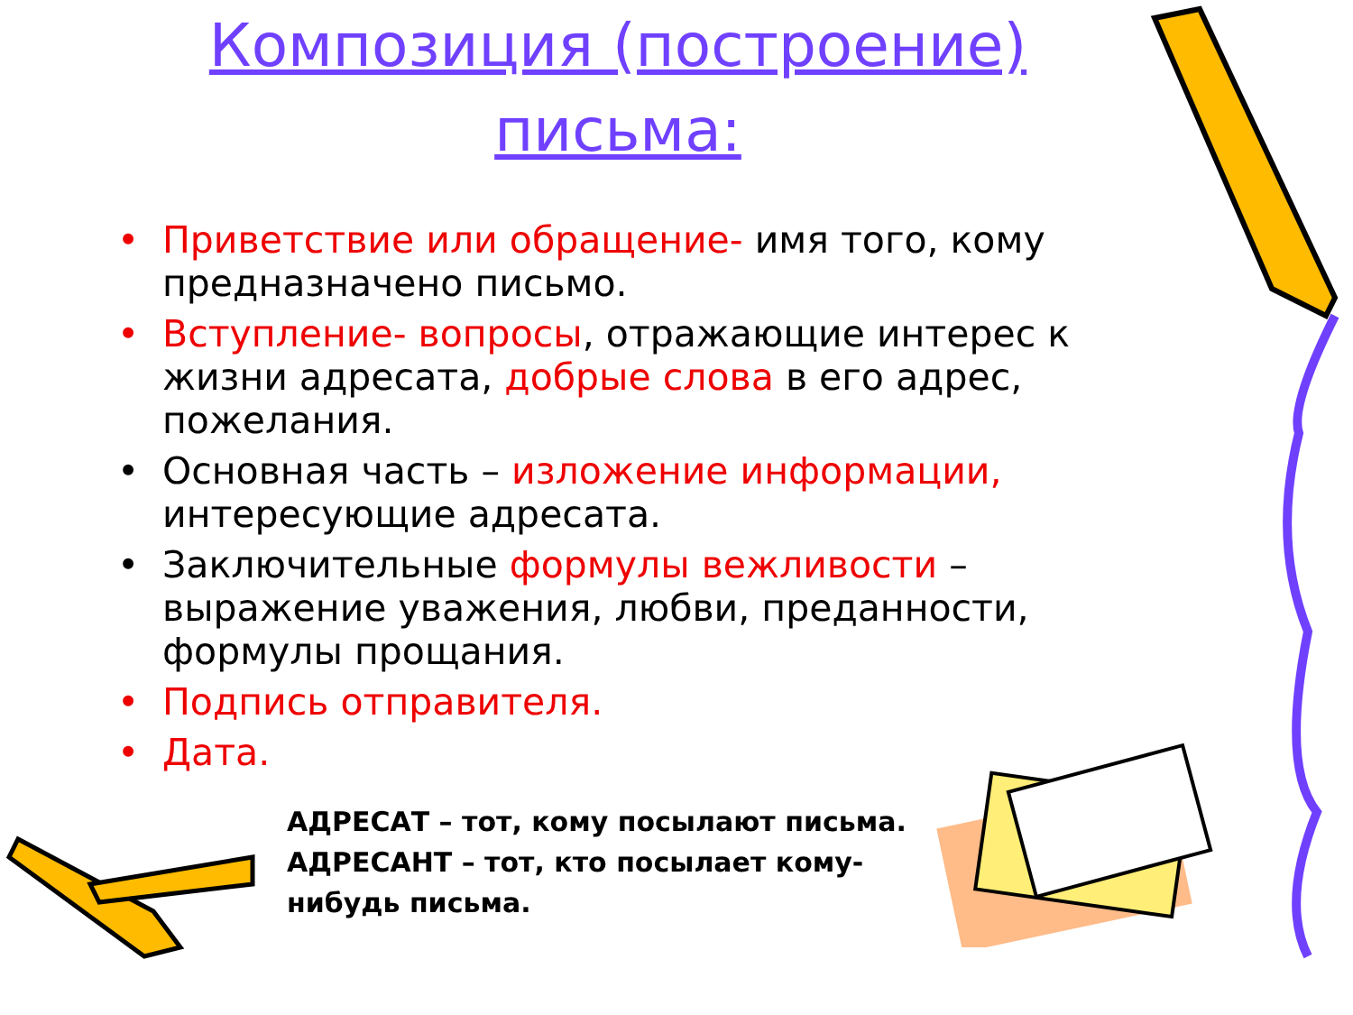Композиция (построение)
письма:
• Приветствие или обращение- имя того, кому предназначено письмо.
• Вступление- вопросы, отражающие интерес к жизни адресата, добрые слова в его адрес, пожелания.
• Основная часть – изложение информации, интересующие адресата.
• Заключительные формулы вежливости – выражение уважения, любви, преданности, формулы прощания.
• Подпись отправителя.
• Дата.
АДРЕСАТ – тот, кому посылают письма.
АДРЕСАНТ – тот, кто посылает кому-нибудь письма.